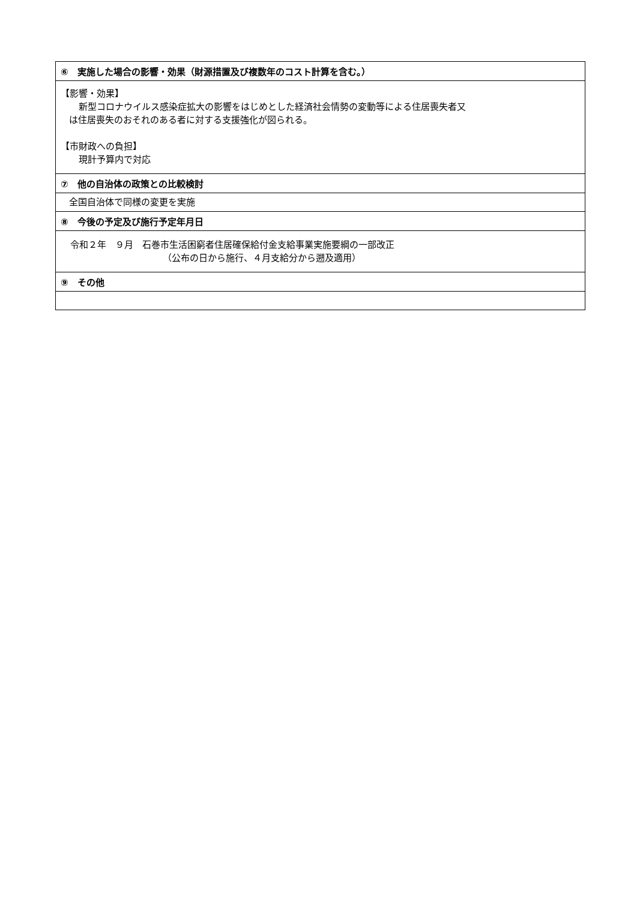| ⑥ 実施した場合の影響・効果（財源措置及び複数年のコスト計算を含む。） |
| --- |
| 【影響・効果】 新型コロナウイルス感染症拡大の影響をはじめとした経済社会情勢の変動等による住居喪失者又 は住居喪失のおそれのある者に対する支援強化が図られる。 【市財政への負担】 現計予算内で対応 |
| ⑦ 他の自治体の政策との比較検討 |
| 全国自治体で同様の変更を実施 |
| ⑧ 今後の予定及び施行予定年月日 |
| 令和２年 ９月 石巻市生活困窮者住居確保給付金支給事業実施要綱の一部改正 （公布の日から施行、４月支給分から遡及適用） |
| ⑨ その他 |